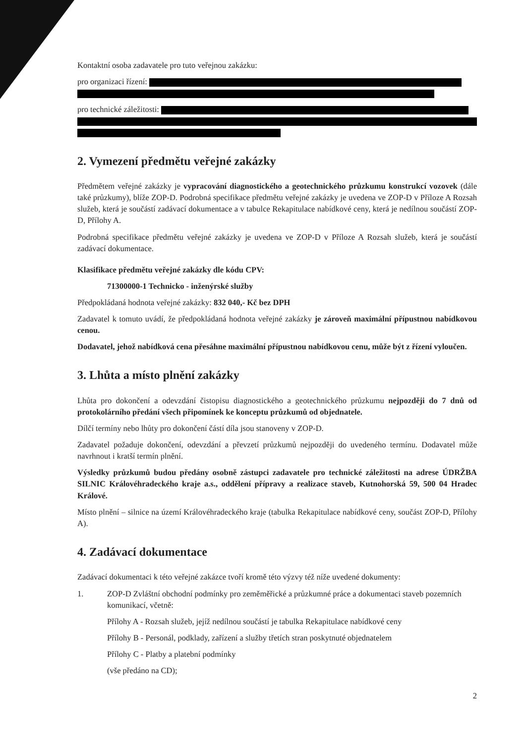Kontaktní osoba zadavatele pro tuto veřejnou zakázku:
pro organizaci řízení:
pro technické záležitosti:
2. Vymezení předmětu veřejné zakázky
Předmětem veřejné zakázky je vypracování diagnostického a geotechnického průzkumu konstrukcí vozovek (dále také průzkumy), blíže ZOP-D. Podrobná specifikace předmětu veřejné zakázky je uvedena ve ZOP-D v Příloze A Rozsah služeb, která je součástí zadávací dokumentace a v tabulce Rekapitulace nabídkové ceny, která je nedílnou součástí ZOP-D, Přílohy A.
Podrobná specifikace předmětu veřejné zakázky je uvedena ve ZOP-D v Příloze A Rozsah služeb, která je součástí zadávací dokumentace.
Klasifikace předmětu veřejné zakázky dle kódu CPV:
71300000-1 Technicko - inženýrské služby
Předpokládaná hodnota veřejné zakázky: 832 040,- Kč bez DPH
Zadavatel k tomuto uvádí, že předpokládaná hodnota veřejné zakázky je zároveň maximální přípustnou nabídkovou cenou.
Dodavatel, jehož nabídková cena přesáhne maximální přípustnou nabídkovou cenu, může být z řízení vyloučen.
3. Lhůta a místo plnění zakázky
Lhůta pro dokončení a odevzdání čistopisu diagnostického a geotechnického průzkumu nejpozději do 7 dnů od protokolárního předání všech připomínek ke konceptu průzkumů od objednatele.
Dílčí termíny nebo lhůty pro dokončení částí díla jsou stanoveny v ZOP-D.
Zadavatel požaduje dokončení, odevzdání a převzetí průzkumů nejpozději do uvedeného termínu. Dodavatel může navrhnout i kratší termín plnění.
Výsledky průzkumů budou předány osobně zástupci zadavatele pro technické záležitosti na adrese ÚDRŽBA SILNIC Královéhradeckého kraje a.s., oddělení přípravy a realizace staveb, Kutnohorská 59, 500 04 Hradec Králové.
Místo plnění – silnice na území Královéhradeckého kraje (tabulka Rekapitulace nabídkové ceny, součást ZOP-D, Přílohy A).
4. Zadávací dokumentace
Zadávací dokumentaci k této veřejné zakázce tvoří kromě této výzvy též níže uvedené dokumenty:
1. ZOP-D Zvláštní obchodní podmínky pro zeměměřické a průzkumné práce a dokumentaci staveb pozemních komunikací, včetně:
Přílohy A - Rozsah služeb, jejíž nedílnou součástí je tabulka Rekapitulace nabídkové ceny
Přílohy B - Personál, podklady, zařízení a služby třetích stran poskytnuté objednatelem
Přílohy C - Platby a platební podmínky
(vše předáno na CD);
2